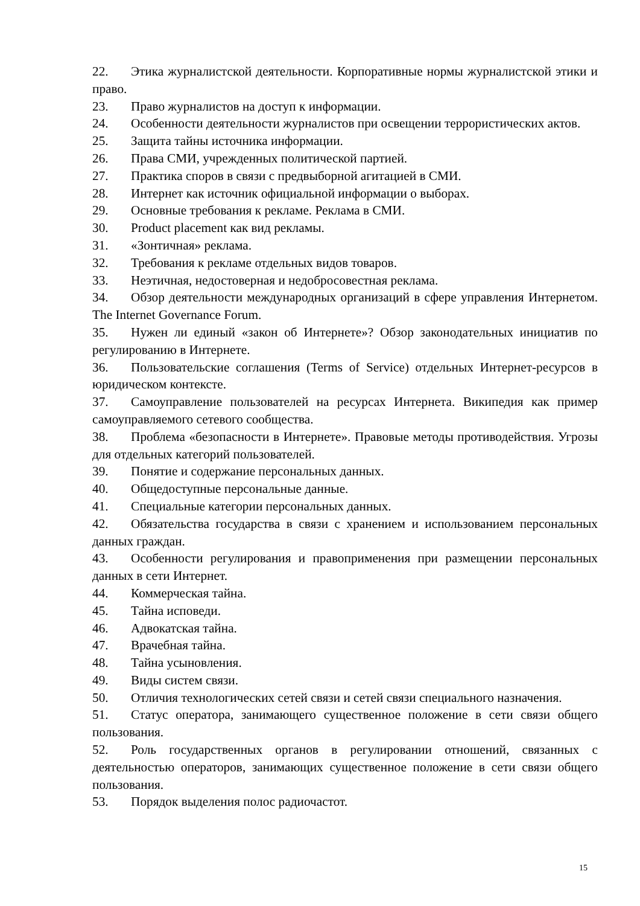22. Этика журналистской деятельности. Корпоративные нормы журналистской этики и право.
23. Право журналистов на доступ к информации.
24. Особенности деятельности журналистов при освещении террористических актов.
25. Защита тайны источника информации.
26. Права СМИ, учрежденных политической партией.
27. Практика споров в связи с предвыборной агитацией в СМИ.
28. Интернет как источник официальной информации о выборах.
29. Основные требования к рекламе. Реклама в СМИ.
30. Product placement как вид рекламы.
31. «Зонтичная» реклама.
32. Требования к рекламе отдельных видов товаров.
33. Неэтичная, недостоверная и недобросовестная реклама.
34. Обзор деятельности международных организаций в сфере управления Интернетом. The Internet Governance Forum.
35. Нужен ли единый «закон об Интернете»? Обзор законодательных инициатив по регулированию в Интернете.
36. Пользовательские соглашения (Terms of Service) отдельных Интернет-ресурсов в юридическом контексте.
37. Самоуправление пользователей на ресурсах Интернета. Википедия как пример самоуправляемого сетевого сообщества.
38. Проблема «безопасности в Интернете». Правовые методы противодействия. Угрозы для отдельных категорий пользователей.
39. Понятие и содержание персональных данных.
40. Общедоступные персональные данные.
41. Специальные категории персональных данных.
42. Обязательства государства в связи с хранением и использованием персональных данных граждан.
43. Особенности регулирования и правоприменения при размещении персональных данных в сети Интернет.
44. Коммерческая тайна.
45. Тайна исповеди.
46. Адвокатская тайна.
47. Врачебная тайна.
48. Тайна усыновления.
49. Виды систем связи.
50. Отличия технологических сетей связи и сетей связи специального назначения.
51. Статус оператора, занимающего существенное положение в сети связи общего пользования.
52. Роль государственных органов в регулировании отношений, связанных с деятельностью операторов, занимающих существенное положение в сети связи общего пользования.
53. Порядок выделения полос радиочастот.
15